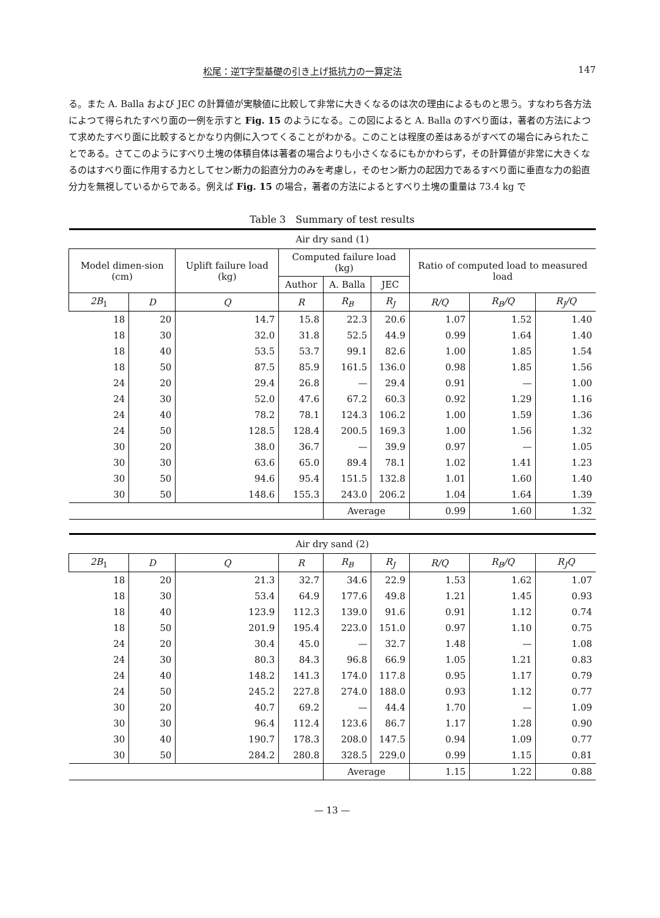松尾：逆T字型基礎の引き上げ抵抗力の一算定法 147
る。また A. Balla および JEC の計算値が実験値に比較して非常に大きくなるのは次の理由によるものと思う。すなわち各方法によつて得られたすべり面の一例を示すと Fig. 15 のようになる。この図によると A. Balla のすべり面は，著者の方法によつて求めたすべり面に比較するとかなり内側に入つてくることがわかる。このことは程度の差はあるがすべての場合にみられたことである。さてこのようにすべり土塊の体積自体は著者の場合よりも小さくなるにもかかわらず，その計算値が非常に大きくなるのはすべり面に作用する力としてセン断力の鉛直分力のみを考慮し，そのセン断力の起因力であるすべり面に垂直な力の鉛直分力を無視しているからである。例えば Fig. 15 の場合，著者の方法によるとすべり土塊の重量は 73.4 kg で
Table 3　Summary of test results
| Air dry sand (1) | | | | | | | | |
| Model dimen-sion (cm) | | Uplift failure load (kg) | Computed failure load (kg) | | | Ratio of computed load to measured load | | |
| | | | Author | A. Balla | JEC | | | |
| 2B<sub>1</sub> | D | Q | R | R<sub>B</sub> | R<sub>J</sub> | R/Q | R<sub>B</sub>/Q | R<sub>J</sub>/Q |
| 18 | 20 | 14.7 | 15.8 | 22.3 | 20.6 | 1.07 | 1.52 | 1.40 |
| 18 | 30 | 32.0 | 31.8 | 52.5 | 44.9 | 0.99 | 1.64 | 1.40 |
| 18 | 40 | 53.5 | 53.7 | 99.1 | 82.6 | 1.00 | 1.85 | 1.54 |
| 18 | 50 | 87.5 | 85.9 | 161.5 | 136.0 | 0.98 | 1.85 | 1.56 |
| 24 | 20 | 29.4 | 26.8 | — | 29.4 | 0.91 | — | 1.00 |
| 24 | 30 | 52.0 | 47.6 | 67.2 | 60.3 | 0.92 | 1.29 | 1.16 |
| 24 | 40 | 78.2 | 78.1 | 124.3 | 106.2 | 1.00 | 1.59 | 1.36 |
| 24 | 50 | 128.5 | 128.4 | 200.5 | 169.3 | 1.00 | 1.56 | 1.32 |
| 30 | 20 | 38.0 | 36.7 | — | 39.9 | 0.97 | — | 1.05 |
| 30 | 30 | 63.6 | 65.0 | 89.4 | 78.1 | 1.02 | 1.41 | 1.23 |
| 30 | 50 | 94.6 | 95.4 | 151.5 | 132.8 | 1.01 | 1.60 | 1.40 |
| 30 | 50 | 148.6 | 155.3 | 243.0 | 206.2 | 1.04 | 1.64 | 1.39 |
| | | | | Average | | 0.99 | 1.60 | 1.32 |
| Air dry sand (2) | | | | | | | | |
| 2B<sub>1</sub> | D | Q | R | R<sub>B</sub> | R<sub>J</sub> | R/Q | R<sub>B</sub>/Q | R<sub>J</sub>Q |
| 18 | 20 | 21.3 | 32.7 | 34.6 | 22.9 | 1.53 | 1.62 | 1.07 |
| 18 | 30 | 53.4 | 64.9 | 177.6 | 49.8 | 1.21 | 1.45 | 0.93 |
| 18 | 40 | 123.9 | 112.3 | 139.0 | 91.6 | 0.91 | 1.12 | 0.74 |
| 18 | 50 | 201.9 | 195.4 | 223.0 | 151.0 | 0.97 | 1.10 | 0.75 |
| 24 | 20 | 30.4 | 45.0 | — | 32.7 | 1.48 | — | 1.08 |
| 24 | 30 | 80.3 | 84.3 | 96.8 | 66.9 | 1.05 | 1.21 | 0.83 |
| 24 | 40 | 148.2 | 141.3 | 174.0 | 117.8 | 0.95 | 1.17 | 0.79 |
| 24 | 50 | 245.2 | 227.8 | 274.0 | 188.0 | 0.93 | 1.12 | 0.77 |
| 30 | 20 | 40.7 | 69.2 | — | 44.4 | 1.70 | — | 1.09 |
| 30 | 30 | 96.4 | 112.4 | 123.6 | 86.7 | 1.17 | 1.28 | 0.90 |
| 30 | 40 | 190.7 | 178.3 | 208.0 | 147.5 | 0.94 | 1.09 | 0.77 |
| 30 | 50 | 284.2 | 280.8 | 328.5 | 229.0 | 0.99 | 1.15 | 0.81 |
| | | | | Average | | 1.15 | 1.22 | 0.88 |
— 13 —